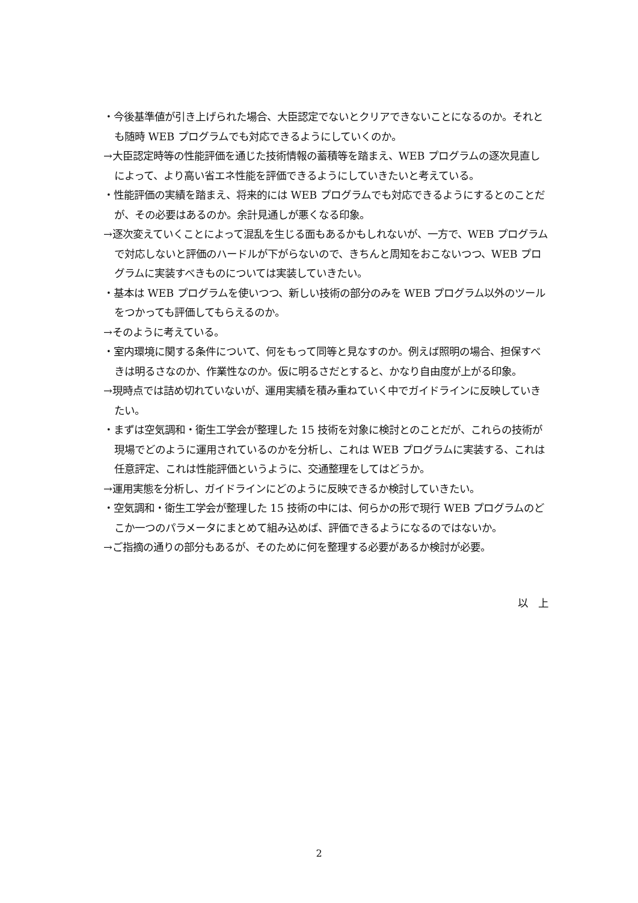・今後基準値が引き上げられた場合、大臣認定でないとクリアできないことになるのか。それとも随時 WEB プログラムでも対応できるようにしていくのか。
→大臣認定時等の性能評価を通じた技術情報の蓄積等を踏まえ、WEB プログラムの逐次見直しによって、より高い省エネ性能を評価できるようにしていきたいと考えている。
・性能評価の実績を踏まえ、将来的には WEB プログラムでも対応できるようにするとのことだが、その必要はあるのか。余計見通しが悪くなる印象。
→逐次変えていくことによって混乱を生じる面もあるかもしれないが、一方で、WEB プログラムで対応しないと評価のハードルが下がらないので、きちんと周知をおこないつつ、WEB プログラムに実装すべきものについては実装していきたい。
・基本は WEB プログラムを使いつつ、新しい技術の部分のみを WEB プログラム以外のツールをつかっても評価してもらえるのか。
→そのように考えている。
・室内環境に関する条件について、何をもって同等と見なすのか。例えば照明の場合、担保すべきは明るさなのか、作業性なのか。仮に明るさだとすると、かなり自由度が上がる印象。
→現時点では詰め切れていないが、運用実績を積み重ねていく中でガイドラインに反映していきたい。
・まずは空気調和・衛生工学会が整理した 15 技術を対象に検討とのことだが、これらの技術が現場でどのように運用されているのかを分析し、これは WEB プログラムに実装する、これは任意評定、これは性能評価というように、交通整理をしてはどうか。
→運用実態を分析し、ガイドラインにどのように反映できるか検討していきたい。
・空気調和・衛生工学会が整理した 15 技術の中には、何らかの形で現行 WEB プログラムのどこか一つのパラメータにまとめて組み込めば、評価できるようになるのではないか。
→ご指摘の通りの部分もあるが、そのために何を整理する必要があるか検討が必要。
以　上
2